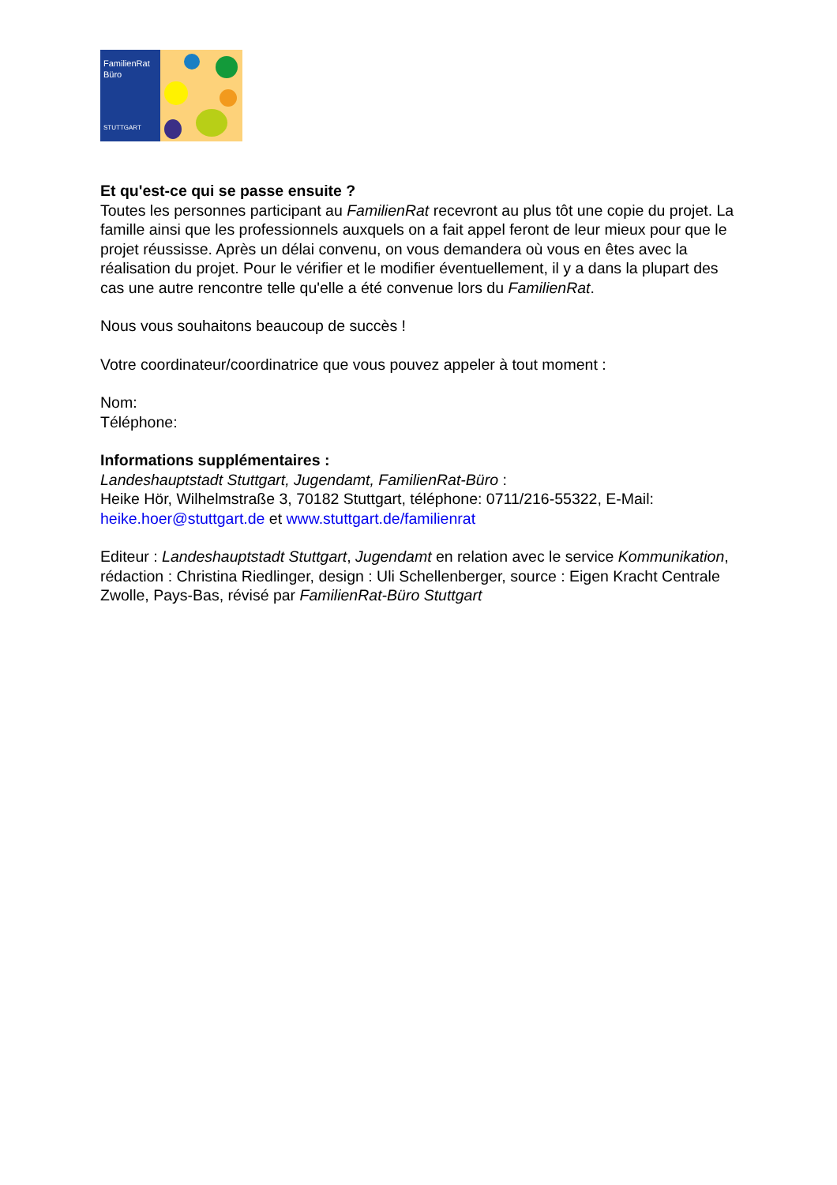FamilienRat
Büro
STUTTGART
Et qu'est-ce qui se passe ensuite ?
Toutes les personnes participant au FamilienRat recevront au plus tôt une copie du projet. La famille ainsi que les professionnels auxquels on a fait appel feront de leur mieux pour que le projet réussisse. Après un délai convenu, on vous demandera où vous en êtes avec la réalisation du projet. Pour le vérifier et le modifier éventuellement, il y a dans la plupart des cas une autre rencontre telle qu'elle a été convenue lors du FamilienRat.
Nous vous souhaitons beaucoup de succès !
Votre coordinateur/coordinatrice que vous pouvez appeler à tout moment :
Nom:
Téléphone:
Informations supplémentaires :
Landeshauptstadt Stuttgart, Jugendamt, FamilienRat-Büro :
Heike Hör, Wilhelmstraße 3, 70182 Stuttgart, téléphone: 0711/216-55322, E-Mail: heike.hoer@stuttgart.de et www.stuttgart.de/familienrat
Editeur : Landeshauptstadt Stuttgart, Jugendamt en relation avec le service Kommunikation, rédaction : Christina Riedlinger, design : Uli Schellenberger, source : Eigen Kracht Centrale Zwolle, Pays-Bas, révisé par FamilienRat-Büro Stuttgart